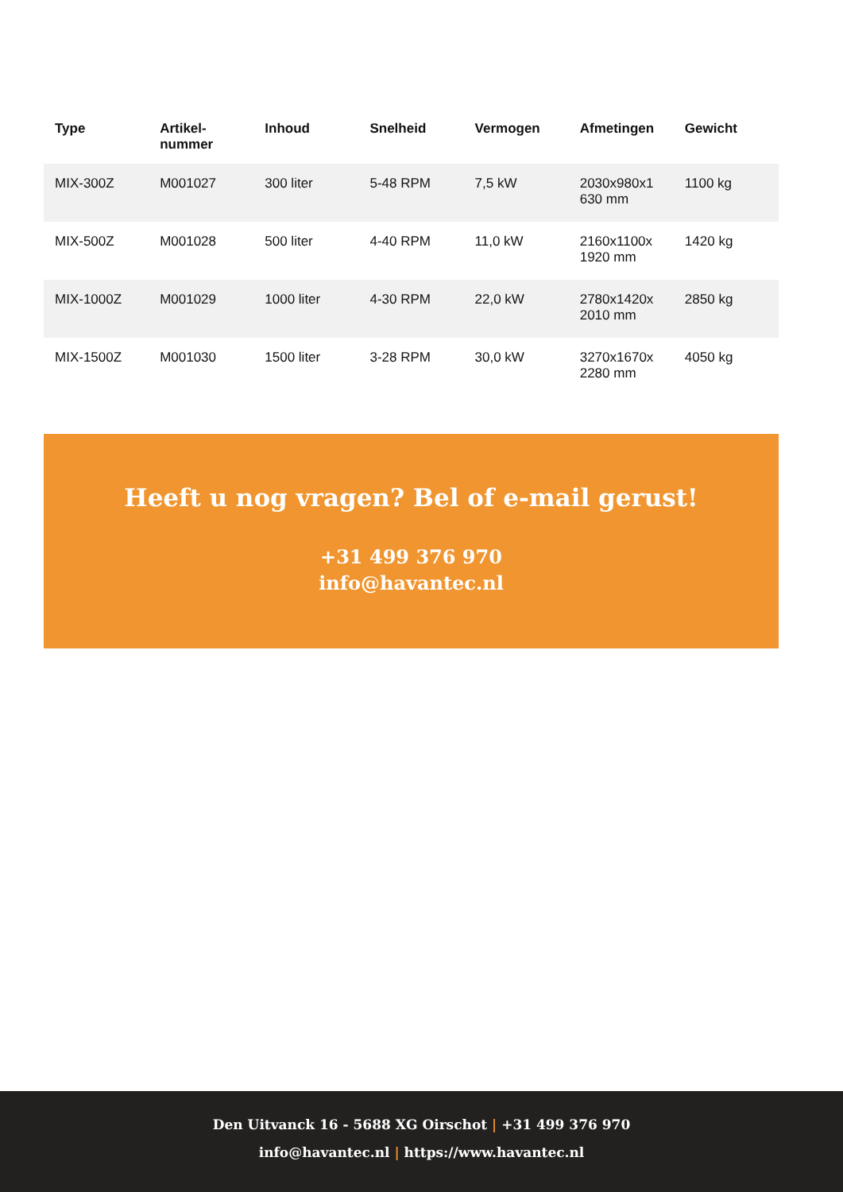| Type | Artikel- nummer | Inhoud | Snelheid | Vermogen | Afmetingen | Gewicht |
| --- | --- | --- | --- | --- | --- | --- |
| MIX-300Z | M001027 | 300 liter | 5-48 RPM | 7,5 kW | 2030x980x1 630 mm | 1100 kg |
| MIX-500Z | M001028 | 500 liter | 4-40 RPM | 11,0 kW | 2160x1100x 1920 mm | 1420 kg |
| MIX-1000Z | M001029 | 1000 liter | 4-30 RPM | 22,0 kW | 2780x1420x 2010 mm | 2850 kg |
| MIX-1500Z | M001030 | 1500 liter | 3-28 RPM | 30,0 kW | 3270x1670x 2280 mm | 4050 kg |
Heeft u nog vragen? Bel of e-mail gerust!
+31 499 376 970
info@havantec.nl
Den Uitvanck 16 - 5688 XG Oirschot | +31 499 376 970
info@havantec.nl | https://www.havantec.nl